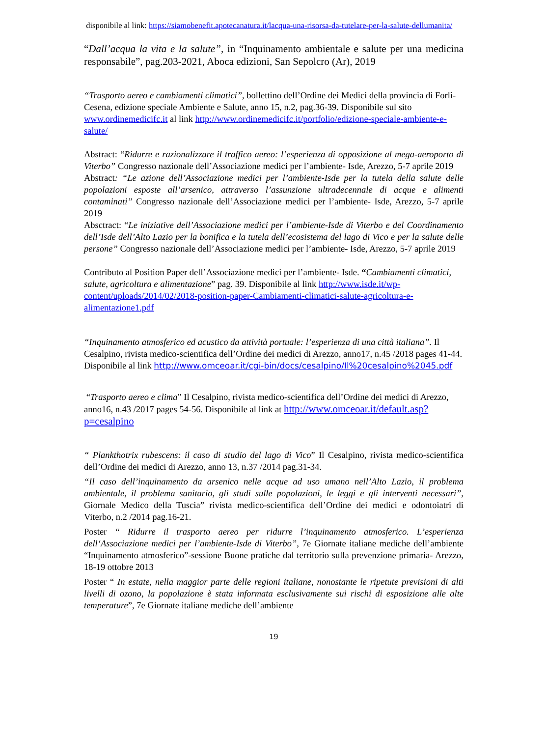disponibile al link: https://siamobenefit.apotecanatura.it/lacqua-una-risorsa-da-tutelare-per-la-salute-dellumanita/
“Dall’acqua la vita e la salute”, in “Inquinamento ambientale e salute per una medicina responsabile”, pag.203-2021, Aboca edizioni, San Sepolcro (Ar), 2019
“Trasporto aereo e cambiamenti climatici”, bollettino dell’Ordine dei Medici della provincia di Forlì-Cesena, edizione speciale Ambiente e Salute, anno 15, n.2, pag.36-39. Disponibile sul sito www.ordinemedicifc.it al link http://www.ordinemedicifc.it/portfolio/edizione-speciale-ambiente-e-salute/
Abstract: “Ridurre e razionalizzare il traffico aereo: l’esperienza di opposizione al mega-aeroporto di Viterbo” Congresso nazionale dell’Associazione medici per l’ambiente- Isde, Arezzo, 5-7 aprile 2019
Abstract: “Le azione dell’Associazione medici per l’ambiente-Isde per la tutela della salute delle popolazioni esposte all’arsenico, attraverso l’assunzione ultradecennale di acque e alimenti contaminati” Congresso nazionale dell’Associazione medici per l’ambiente- Isde, Arezzo, 5-7 aprile 2019
Absctract: “Le iniziative dell’Associazione medici per l’ambiente-Isde di Viterbo e del Coordinamento dell’Isde dell’Alto Lazio per la bonifica e la tutela dell’ecosistema del lago di Vico e per la salute delle persone” Congresso nazionale dell’Associazione medici per l’ambiente- Isde, Arezzo, 5-7 aprile 2019
Contributo al Position Paper dell’Associazione medici per l’ambiente- Isde. “Cambiamenti climatici, salute, agricoltura e alimentazione” pag. 39. Disponibile al link http://www.isde.it/wp-content/uploads/2014/02/2018-position-paper-Cambiamenti-climatici-salute-agricoltura-e-alimentazione1.pdf
“Inquinamento atmosferico ed acustico da attività portuale: l’esperienza di una città italiana”. Il Cesalpino, rivista medico-scientifica dell’Ordine dei medici di Arezzo, anno17, n.45 /2018 pages 41-44. Disponibile al link http://www.omceoar.it/cgi-bin/docs/cesalpino/Il%20cesalpino%2045.pdf
“Trasporto aereo e clima” Il Cesalpino, rivista medico-scientifica dell’Ordine dei medici di Arezzo, anno16, n.43 /2017 pages 54-56. Disponibile al link at http://www.omceoar.it/default.asp?p=cesalpino
“ Plankthotrix rubescens: il caso di studio del lago di Vico” Il Cesalpino, rivista medico-scientifica dell’Ordine dei medici di Arezzo, anno 13, n.37 /2014 pag.31-34.
“Il caso dell’inquinamento da arsenico nelle acque ad uso umano nell’Alto Lazio, il problema ambientale, il problema sanitario, gli studi sulle popolazioni, le leggi e gli interventi necessari”, Giornale Medico della Tuscia” rivista medico-scientifica dell’Ordine dei medici e odontoiatri di Viterbo, n.2 /2014 pag.16-21.
Poster “ Ridurre il trasporto aereo per ridurre l’inquinamento atmosferico. L’esperienza dell‘Associazione medici per l’ambiente-Isde di Viterbo”, 7e Giornate italiane mediche dell’ambiente “Inquinamento atmosferico”-sessione Buone pratiche dal territorio sulla prevenzione primaria- Arezzo, 18-19 ottobre 2013
Poster “ In estate, nella maggior parte delle regioni italiane, nonostante le ripetute previsioni di alti livelli di ozono, la popolazione è stata informata esclusivamente sui rischi di esposizione alle alte temperature”, 7e Giornate italiane mediche dell’ambiente
19